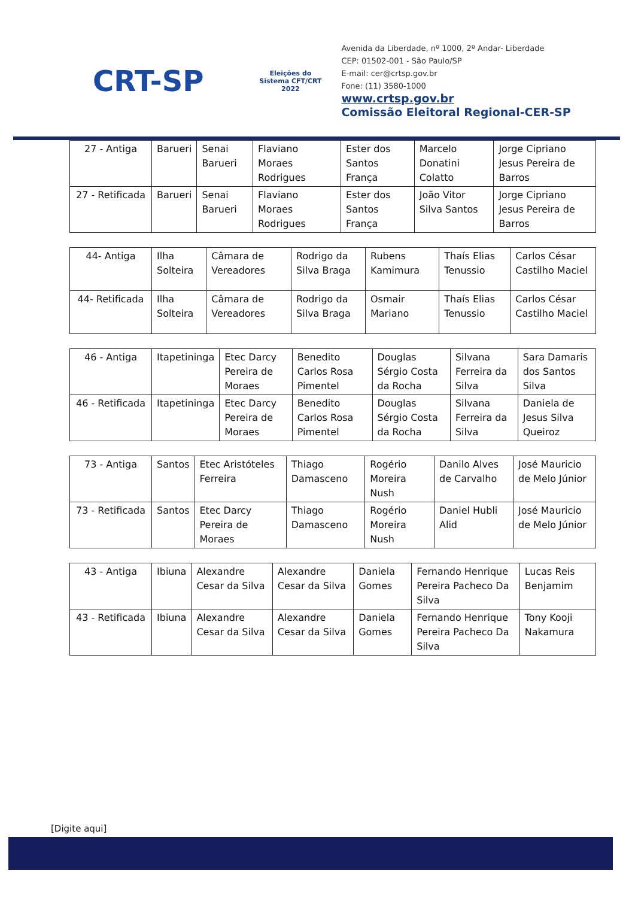CRT-SP
Eleições do Sistema CFT/CRT 2022
Avenida da Liberdade, nº 1000, 2º Andar- Liberdade
CEP: 01502-001 - São Paulo/SP
E-mail: cer@crtsp.gov.br
Fone: (11) 3580-1000
www.crtsp.gov.br
Comissão Eleitoral Regional-CER-SP
| 27 - Antiga | Barueri | Senai Barueri | Flaviano Moraes Rodrigues | Ester dos Santos França | Marcelo Donatini Colatto | Jorge Cipriano Jesus Pereira de Barros |
| 27 - Retificada | Barueri | Senai Barueri | Flaviano Moraes Rodrigues | Ester dos Santos França | João Vitor Silva Santos | Jorge Cipriano Jesus Pereira de Barros |
| 44- Antiga | Ilha Solteira | Câmara de Vereadores | Rodrigo da Silva Braga | Rubens Kamimura | Thaís Elias Tenussio | Carlos César Castilho Maciel |
| 44- Retificada | Ilha Solteira | Câmara de Vereadores | Rodrigo da Silva Braga | Osmair Mariano | Thaís Elias Tenussio | Carlos César Castilho Maciel |
| 46 - Antiga | Itapetininga | Etec Darcy Pereira de Moraes | Benedito Carlos Rosa Pimentel | Douglas Sérgio Costa da Rocha | Silvana Ferreira da Silva | Sara Damaris dos Santos Silva |
| 46 - Retificada | Itapetininga | Etec Darcy Pereira de Moraes | Benedito Carlos Rosa Pimentel | Douglas Sérgio Costa da Rocha | Silvana Ferreira da Silva | Daniela de Jesus Silva Queiroz |
| 73 - Antiga | Santos | Etec Aristóteles Ferreira | Thiago Damasceno | Rogério Moreira Nush | Danilo Alves de Carvalho | José Mauricio de Melo Júnior |
| 73 - Retificada | Santos | Etec Darcy Pereira de Moraes | Thiago Damasceno | Rogério Moreira Nush | Daniel Hubli Alid | José Mauricio de Melo Júnior |
| 43 - Antiga | Ibiuna | Alexandre Cesar da Silva | Alexandre Cesar da Silva | Daniela Gomes | Fernando Henrique Pereira Pacheco Da Silva | Lucas Reis Benjamim |
| 43 - Retificada | Ibiuna | Alexandre Cesar da Silva | Alexandre Cesar da Silva | Daniela Gomes | Fernando Henrique Pereira Pacheco Da Silva | Tony Kooji Nakamura |
[Digite aqui]